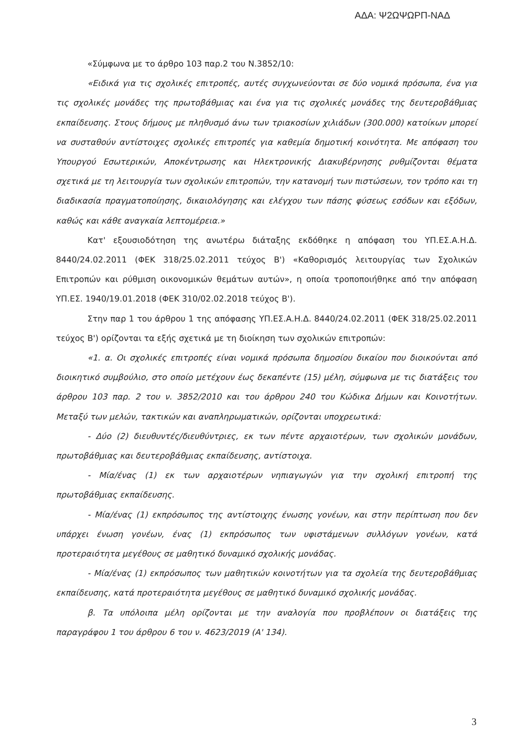ΑΔΑ: Ψ2ΩΨΩΡΠ-ΝΑΔ
«Σύμφωνα με το άρθρο 103 παρ.2 του Ν.3852/10:
«Ειδικά για τις σχολικές επιτροπές, αυτές συγχωνεύονται σε δύο νομικά πρόσωπα, ένα για τις σχολικές μονάδες της πρωτοβάθμιας και ένα για τις σχολικές μονάδες της δευτεροβάθμιας εκπαίδευσης. Στους δήμους με πληθυσμό άνω των τριακοσίων χιλιάδων (300.000) κατοίκων μπορεί να συσταθούν αντίστοιχες σχολικές επιτροπές για καθεμία δημοτική κοινότητα. Με απόφαση του Υπουργού Εσωτερικών, Αποκέντρωσης και Ηλεκτρονικής Διακυβέρνησης ρυθμίζονται θέματα σχετικά με τη λειτουργία των σχολικών επιτροπών, την κατανομή των πιστώσεων, τον τρόπο και τη διαδικασία πραγματοποίησης, δικαιολόγησης και ελέγχου των πάσης φύσεως εσόδων και εξόδων, καθώς και κάθε αναγκαία λεπτομέρεια.»
Κατ' εξουσιοδότηση της ανωτέρω διάταξης εκδόθηκε η απόφαση του ΥΠ.ΕΣ.Α.Η.Δ. 8440/24.02.2011 (ΦΕΚ 318/25.02.2011 τεύχος Β') «Καθορισμός λειτουργίας των Σχολικών Επιτροπών και ρύθμιση οικονομικών θεμάτων αυτών», η οποία τροποποιήθηκε από την απόφαση ΥΠ.ΕΣ. 1940/19.01.2018 (ΦΕΚ 310/02.02.2018 τεύχος Β').
Στην παρ 1 του άρθρου 1 της απόφασης ΥΠ.ΕΣ.Α.Η.Δ. 8440/24.02.2011 (ΦΕΚ 318/25.02.2011 τεύχος Β') ορίζονται τα εξής σχετικά με τη διοίκηση των σχολικών επιτροπών:
«1. α. Οι σχολικές επιτροπές είναι νομικά πρόσωπα δημοσίου δικαίου που διοικούνται από διοικητικό συμβούλιο, στο οποίο μετέχουν έως δεκαπέντε (15) μέλη, σύμφωνα με τις διατάξεις του άρθρου 103 παρ. 2 του ν. 3852/2010 και του άρθρου 240 του Κώδικα Δήμων και Κοινοτήτων. Μεταξύ των μελών, τακτικών και αναπληρωματικών, ορίζονται υποχρεωτικά:
- Δύο (2) διευθυντές/διευθύντριες, εκ των πέντε αρχαιοτέρων, των σχολικών μονάδων, πρωτοβάθμιας και δευτεροβάθμιας εκπαίδευσης, αντίστοιχα.
- Μία/ένας (1) εκ των αρχαιοτέρων νηπιαγωγών για την σχολική επιτροπή της πρωτοβάθμιας εκπαίδευσης.
- Μία/ένας (1) εκπρόσωπος της αντίστοιχης ένωσης γονέων, και στην περίπτωση που δεν υπάρχει ένωση γονέων, ένας (1) εκπρόσωπος των υφιστάμενων συλλόγων γονέων, κατά προτεραιότητα μεγέθους σε μαθητικό δυναμικό σχολικής μονάδας.
- Μία/ένας (1) εκπρόσωπος των μαθητικών κοινοτήτων για τα σχολεία της δευτεροβάθμιας εκπαίδευσης, κατά προτεραιότητα μεγέθους σε μαθητικό δυναμικό σχολικής μονάδας.
β. Τα υπόλοιπα μέλη ορίζονται με την αναλογία που προβλέπουν οι διατάξεις της παραγράφου 1 του άρθρου 6 του ν. 4623/2019 (Α' 134).
3